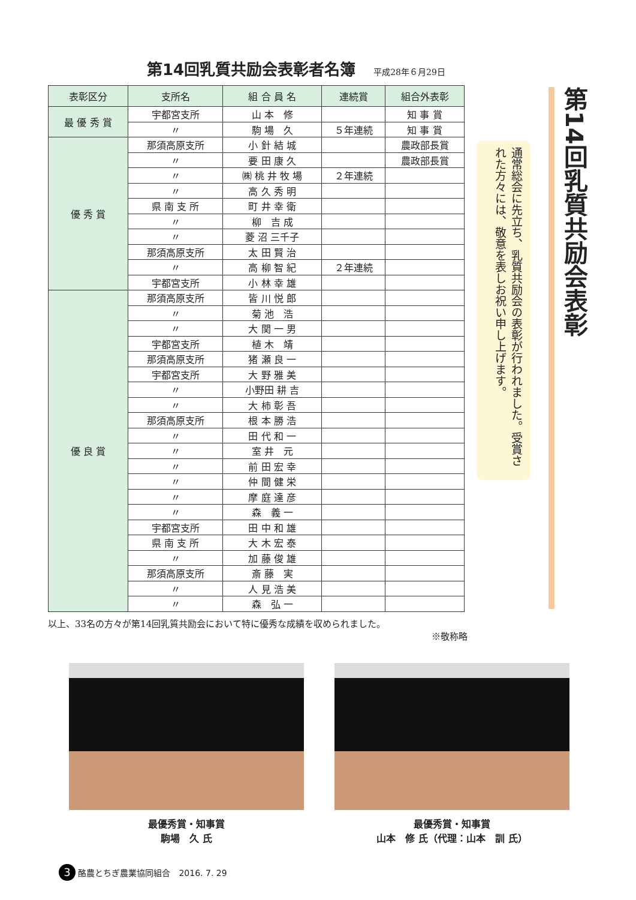第14回乳質共励会表彰者名簿
平成28年６月29日
| 表彰区分 | 支所名 | 組 合 員 名 | 連続賞 | 組合外表彰 |
| --- | --- | --- | --- | --- |
| 最 優 秀 賞 | 宇都宮支所 | 山 本 修 | | 知 事 賞 |
| | 〃 | 駒 場 久 | ５年連続 | 知 事 賞 |
| 優 秀 賞 | 那須高原支所 | 小 針 結 城 | | 農政部長賞 |
| | 〃 | 要 田 康 久 | | 農政部長賞 |
| | 〃 | ㈱ 桃 井 牧 場 | ２年連続 | |
| | 〃 | 高 久 秀 明 | | |
| | 県 南 支 所 | 町 井 幸 衛 | | |
| | 〃 | 柳 吉 成 | | |
| | 〃 | 菱 沼 三千子 | | |
| | 那須高原支所 | 太 田 賢 治 | | |
| | 〃 | 高 柳 智 紀 | ２年連続 | |
| | 宇都宮支所 | 小 林 幸 雄 | | |
| 優 良 賞 | 那須高原支所 | 皆 川 悦 郎 | | |
| | 〃 | 菊 池 浩 | | |
| | 〃 | 大 関 一 男 | | |
| | 宇都宮支所 | 植 木 靖 | | |
| | 那須高原支所 | 猪 瀬 良 一 | | |
| | 宇都宮支所 | 大 野 雅 美 | | |
| | 〃 | 小野田 耕 吉 | | |
| | 〃 | 大 柿 彰 吾 | | |
| | 那須高原支所 | 根 本 勝 浩 | | |
| | 〃 | 田 代 和 一 | | |
| | 〃 | 室 井 元 | | |
| | 〃 | 前 田 宏 幸 | | |
| | 〃 | 仲 間 健 栄 | | |
| | 〃 | 摩 庭 達 彦 | | |
| | 〃 | 森 義 一 | | |
| | 宇都宮支所 | 田 中 和 雄 | | |
| | 県 南 支 所 | 大 木 宏 泰 | | |
| | 〃 | 加 藤 俊 雄 | | |
| | 那須高原支所 | 斎 藤 実 | | |
| | 〃 | 人 見 浩 美 | | |
| | 〃 | 森 弘 一 | | |
以上、33名の方々が第14回乳質共励会において特に優秀な成績を収められました。
※敬称略
通常総会に先立ち、乳質共励会の表彰が行われました。受賞された方々には、敬意を表しお祝い申し上げます。
第14回乳質共励会表彰
最優秀賞・知事賞
駒場　久 氏
最優秀賞・知事賞
山本　修 氏（代理：山本　訓 氏）
3 酪農とちぎ農業協同組合　2016. 7. 29